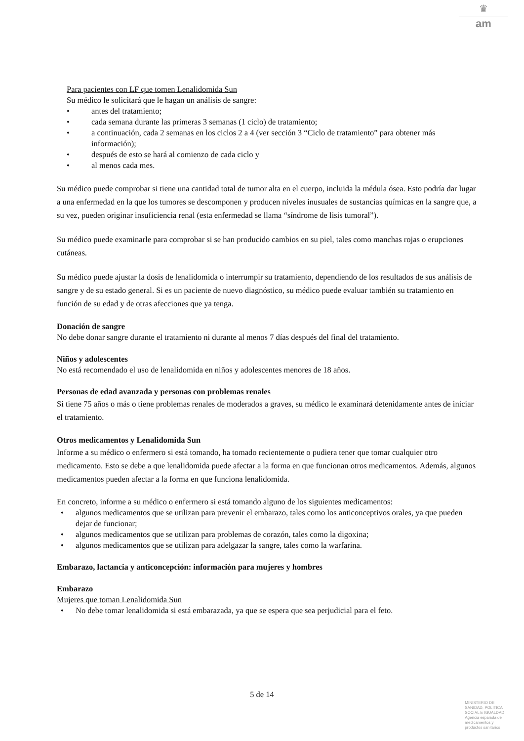♛
am
Para pacientes con LF que tomen Lenalidomida Sun
Su médico le solicitará que le hagan un análisis de sangre:
• antes del tratamiento;
• cada semana durante las primeras 3 semanas (1 ciclo) de tratamiento;
• a continuación, cada 2 semanas en los ciclos 2 a 4 (ver sección 3 “Ciclo de tratamiento” para obtener más información);
• después de esto se hará al comienzo de cada ciclo y
• al menos cada mes.
Su médico puede comprobar si tiene una cantidad total de tumor alta en el cuerpo, incluida la médula ósea. Esto podría dar lugar a una enfermedad en la que los tumores se descomponen y producen niveles inusuales de sustancias químicas en la sangre que, a su vez, pueden originar insuficiencia renal (esta enfermedad se llama “síndrome de lisis tumoral”).
Su médico puede examinarle para comprobar si se han producido cambios en su piel, tales como manchas rojas o erupciones cutáneas.
Su médico puede ajustar la dosis de lenalidomida o interrumpir su tratamiento, dependiendo de los resultados de sus análisis de sangre y de su estado general. Si es un paciente de nuevo diagnóstico, su médico puede evaluar también su tratamiento en función de su edad y de otras afecciones que ya tenga.
Donación de sangre
No debe donar sangre durante el tratamiento ni durante al menos 7 días después del final del tratamiento.
Niños y adolescentes
No está recomendado el uso de lenalidomida en niños y adolescentes menores de 18 años.
Personas de edad avanzada y personas con problemas renales
Si tiene 75 años o más o tiene problemas renales de moderados a graves, su médico le examinará detenidamente antes de iniciar el tratamiento.
Otros medicamentos y Lenalidomida Sun
Informe a su médico o enfermero si está tomando, ha tomado recientemente o pudiera tener que tomar cualquier otro medicamento. Esto se debe a que lenalidomida puede afectar a la forma en que funcionan otros medicamentos. Además, algunos medicamentos pueden afectar a la forma en que funciona lenalidomida.
En concreto, informe a su médico o enfermero si está tomando alguno de los siguientes medicamentos:
• algunos medicamentos que se utilizan para prevenir el embarazo, tales como los anticonceptivos orales, ya que pueden dejar de funcionar;
• algunos medicamentos que se utilizan para problemas de corazón, tales como la digoxina;
• algunos medicamentos que se utilizan para adelgazar la sangre, tales como la warfarina.
Embarazo, lactancia y anticoncepción: información para mujeres y hombres
Embarazo
Mujeres que toman Lenalidomida Sun
• No debe tomar lenalidomida si está embarazada, ya que se espera que sea perjudicial para el feto.
5 de 14
MINISTERIO DE
SANIDAD, POLITICA
SOCIAL E IGUALDAD
Agencia española de
medicamentos y
productos sanitarios